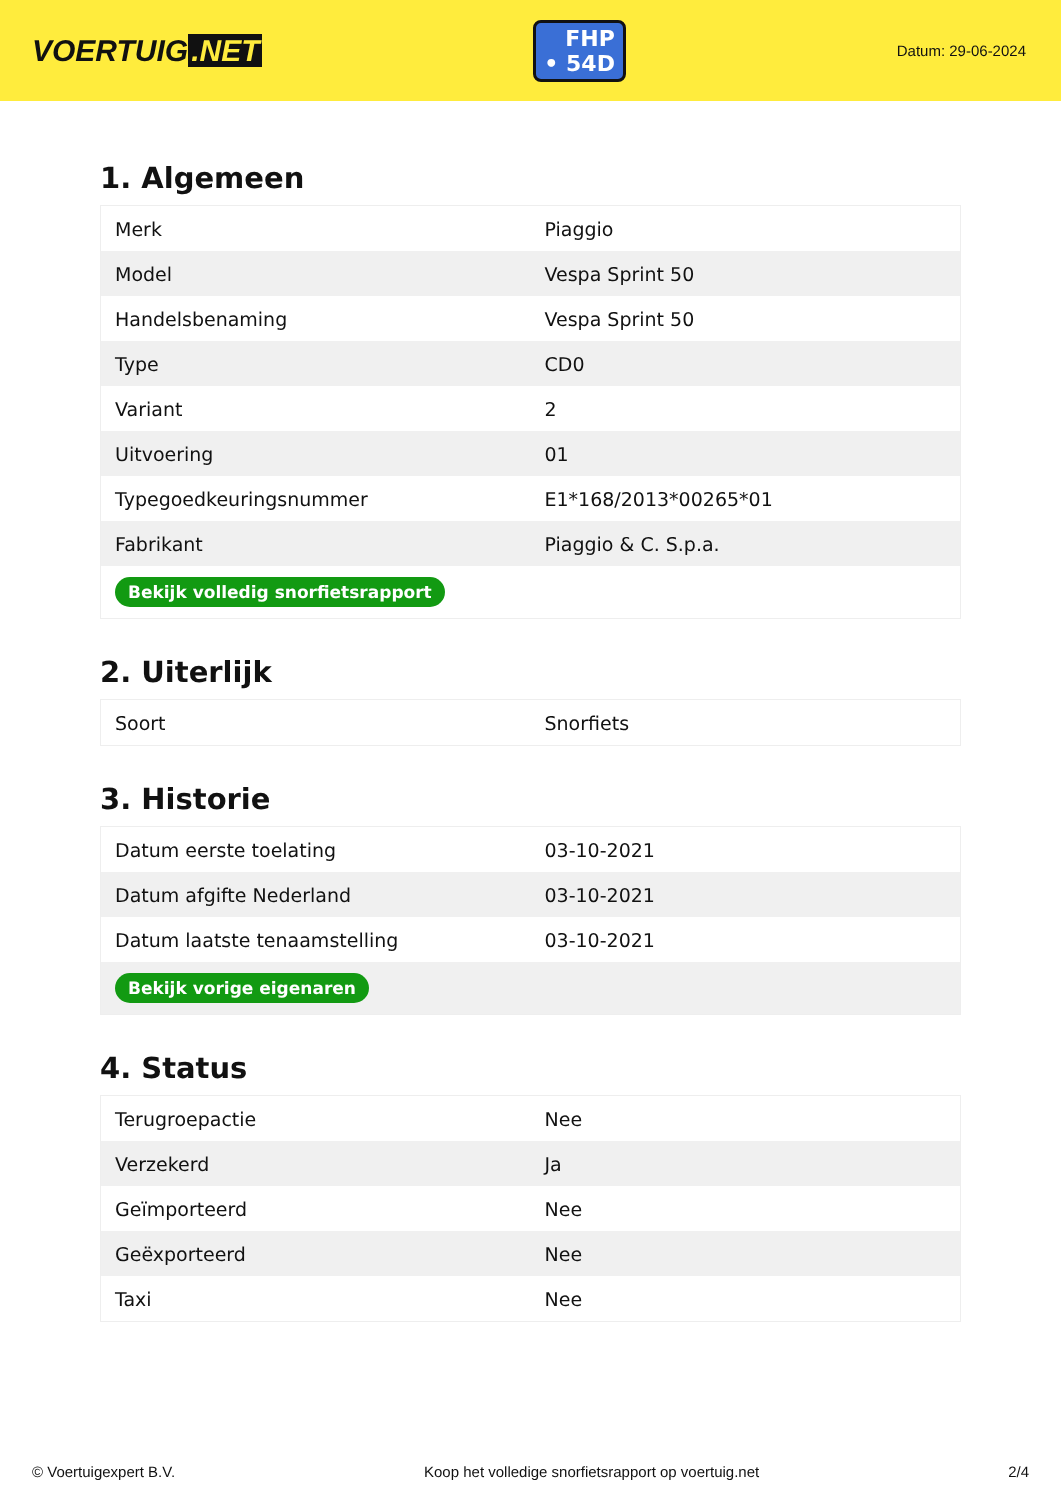VOERTUIG.NET
FHP
• 54D
Datum: 29-06-2024
1. Algemeen
| Merk | Piaggio |
| Model | Vespa Sprint 50 |
| Handelsbenaming | Vespa Sprint 50 |
| Type | CD0 |
| Variant | 2 |
| Uitvoering | 01 |
| Typegoedkeuringsnummer | E1*168/2013*00265*01 |
| Fabrikant | Piaggio & C. S.p.a. |
| Bekijk volledig snorfietsrapport | |
2. Uiterlijk
| Soort | Snorfiets |
3. Historie
| Datum eerste toelating | 03-10-2021 |
| Datum afgifte Nederland | 03-10-2021 |
| Datum laatste tenaamstelling | 03-10-2021 |
| Bekijk vorige eigenaren | |
4. Status
| Terugroepactie | Nee |
| Verzekerd | Ja |
| Geïmporteerd | Nee |
| Geëxporteerd | Nee |
| Taxi | Nee |
© Voertuigexpert B.V. Koop het volledige snorfietsrapport op voertuig.net 2/4